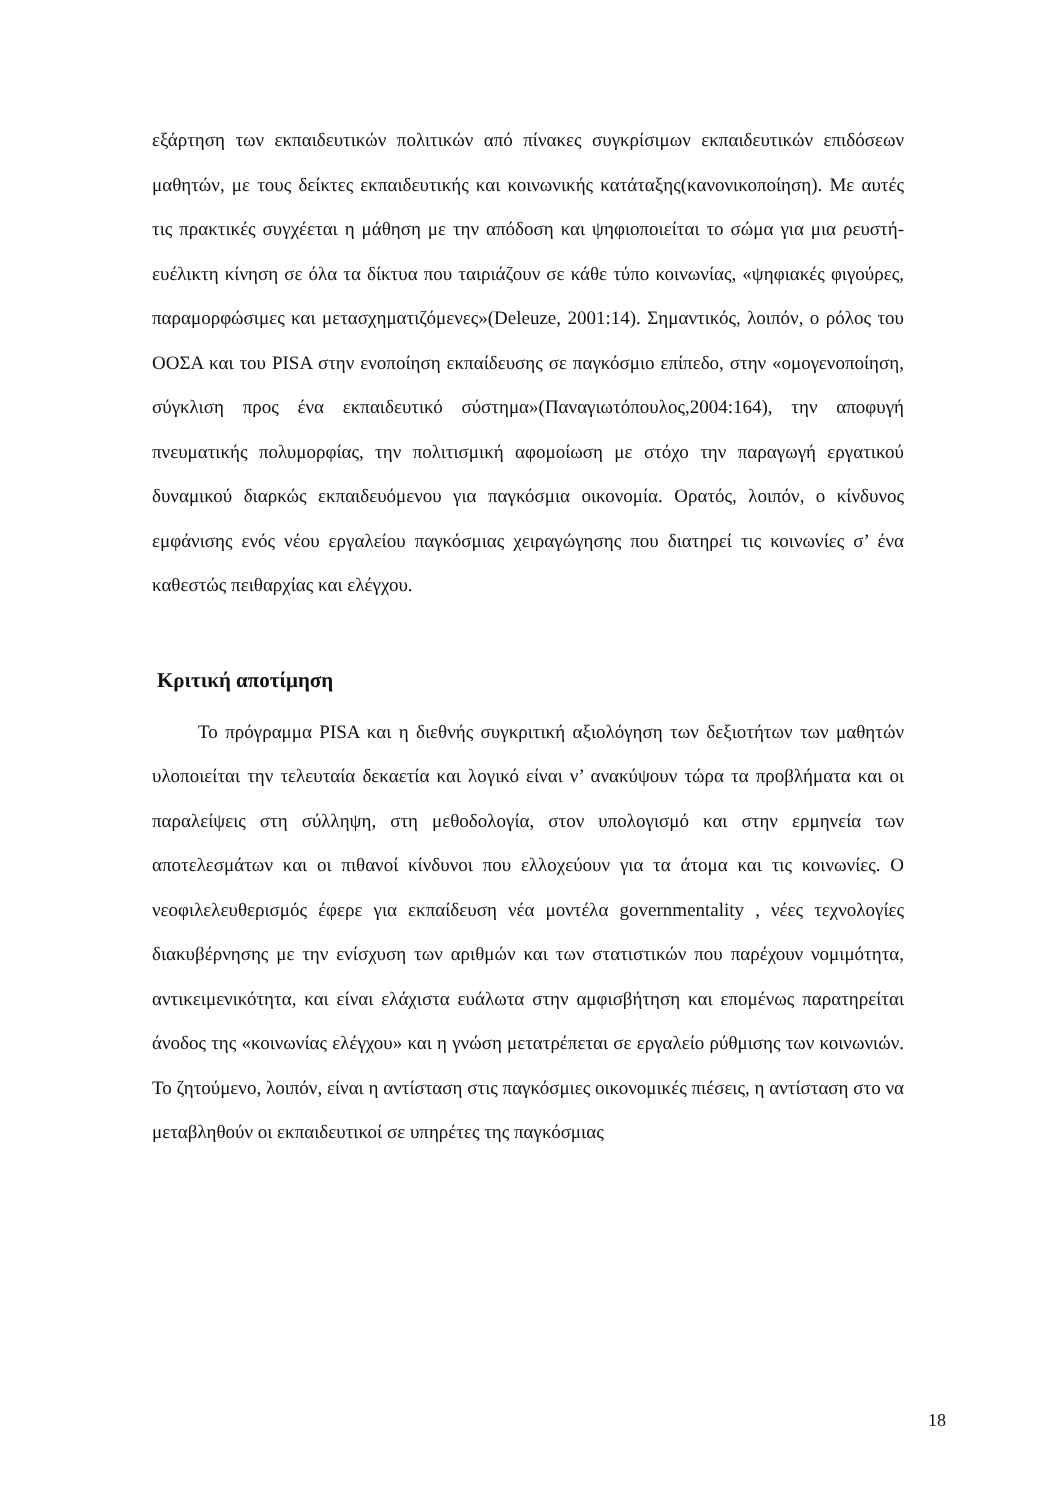εξάρτηση των εκπαιδευτικών πολιτικών από πίνακες συγκρίσιμων εκπαιδευτικών επιδόσεων μαθητών, με τους δείκτες εκπαιδευτικής και κοινωνικής κατάταξης(κανονικοποίηση). Με αυτές τις πρακτικές συγχέεται η μάθηση με την απόδοση και ψηφιοποιείται το σώμα για μια ρευστή-ευέλικτη κίνηση σε όλα τα δίκτυα που ταιριάζουν σε κάθε τύπο κοινωνίας, «ψηφιακές φιγούρες, παραμορφώσιμες και μετασχηματιζόμενες»(Deleuze, 2001:14). Σημαντικός, λοιπόν, ο ρόλος του ΟΟΣΑ και του PISA στην ενοποίηση εκπαίδευσης σε παγκόσμιο επίπεδο, στην «ομογενοποίηση, σύγκλιση προς ένα εκπαιδευτικό σύστημα»(Παναγιωτόπουλος,2004:164), την αποφυγή πνευματικής πολυμορφίας, την πολιτισμική αφομοίωση με στόχο την παραγωγή εργατικού δυναμικού διαρκώς εκπαιδευόμενου για παγκόσμια οικονομία. Ορατός, λοιπόν, ο κίνδυνος εμφάνισης ενός νέου εργαλείου παγκόσμιας χειραγώγησης που διατηρεί τις κοινωνίες σ’ ένα καθεστώς πειθαρχίας και ελέγχου.
Κριτική αποτίμηση
Το πρόγραμμα PISA και η διεθνής συγκριτική αξιολόγηση των δεξιοτήτων των μαθητών υλοποιείται την τελευταία δεκαετία και λογικό είναι ν’ ανακύψουν τώρα τα προβλήματα και οι παραλείψεις στη σύλληψη, στη μεθοδολογία, στον υπολογισμό και στην ερμηνεία των αποτελεσμάτων και οι πιθανοί κίνδυνοι που ελλοχεύουν για τα άτομα και τις κοινωνίες. Ο νεοφιλελευθερισμός έφερε για εκπαίδευση νέα μοντέλα governmentality , νέες τεχνολογίες διακυβέρνησης με την ενίσχυση των αριθμών και των στατιστικών που παρέχουν νομιμότητα, αντικειμενικότητα, και είναι ελάχιστα ευάλωτα στην αμφισβήτηση και επομένως παρατηρείται άνοδος της «κοινωνίας ελέγχου» και η γνώση μετατρέπεται σε εργαλείο ρύθμισης των κοινωνιών. Το ζητούμενο, λοιπόν, είναι η αντίσταση στις παγκόσμιες οικονομικές πιέσεις, η αντίσταση στο να μεταβληθούν οι εκπαιδευτικοί σε υπηρέτες της παγκόσμιας
18